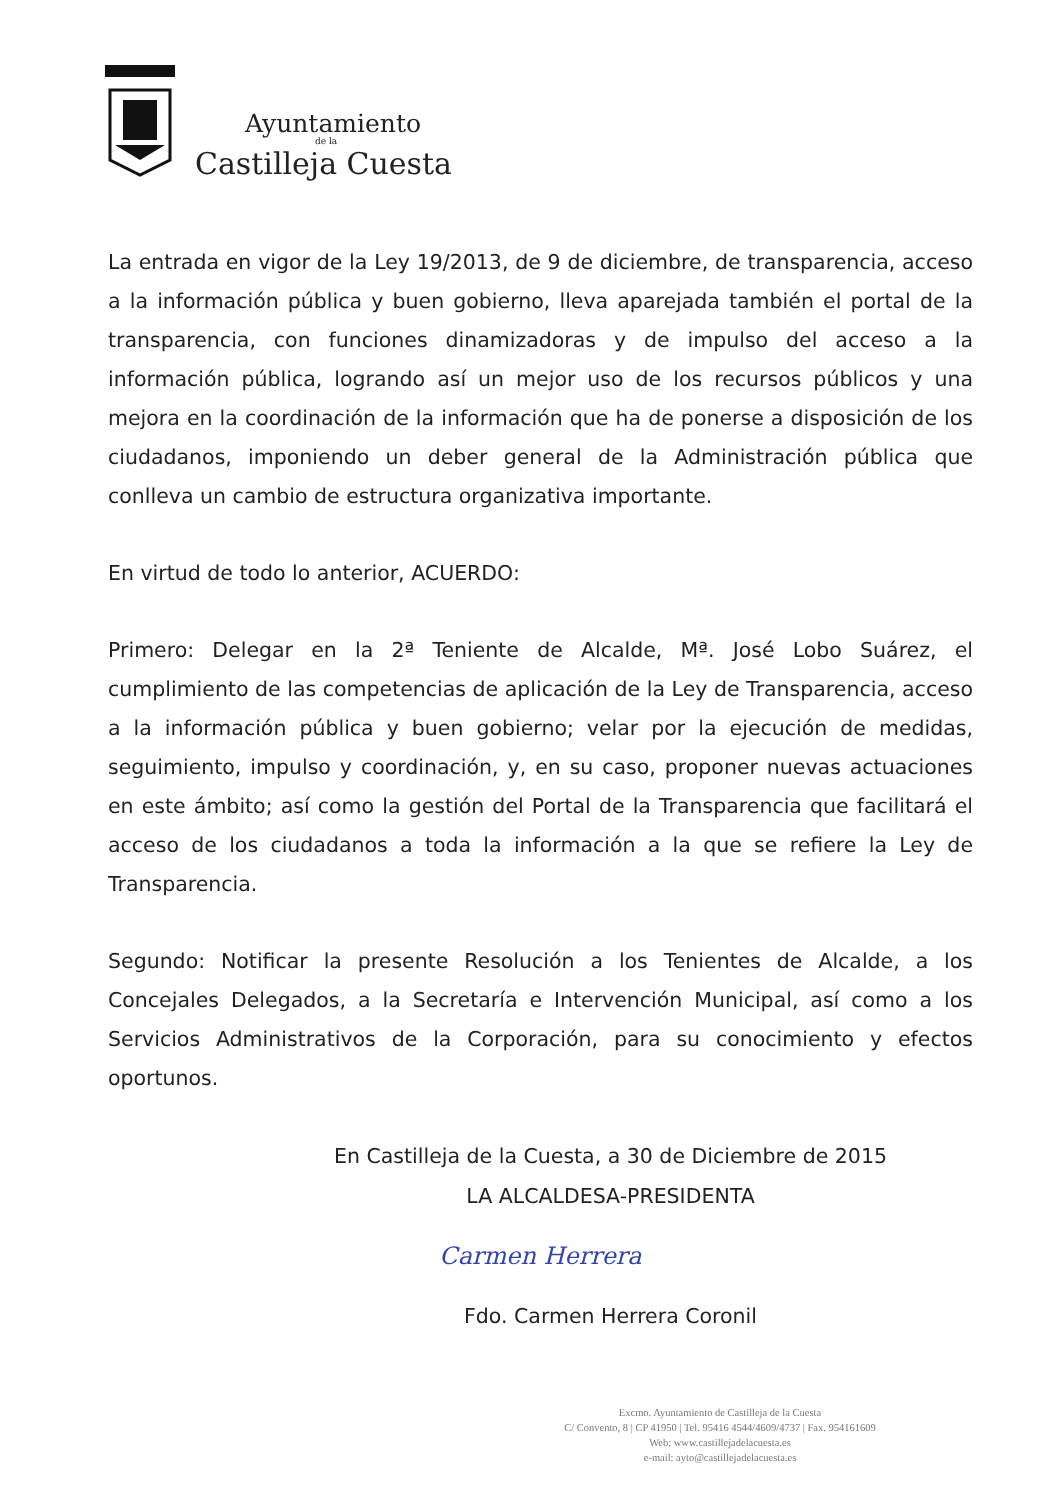Ayuntamiento
de la
Castilleja Cuesta
La entrada en vigor de la Ley 19/2013, de 9 de diciembre, de transparencia, acceso a la información pública y buen gobierno, lleva aparejada también el portal de la transparencia, con funciones dinamizadoras y de impulso del acceso a la información pública, logrando así un mejor uso de los recursos públicos y una mejora en la coordinación de la información que ha de ponerse a disposición de los ciudadanos, imponiendo un deber general de la Administración pública que conlleva un cambio de estructura organizativa importante.
En virtud de todo lo anterior, ACUERDO:
Primero: Delegar en la 2ª Teniente de Alcalde, Mª. José Lobo Suárez, el cumplimiento de las competencias de aplicación de la Ley de Transparencia, acceso a la información pública y buen gobierno; velar por la ejecución de medidas, seguimiento, impulso y coordinación, y, en su caso, proponer nuevas actuaciones en este ámbito; así como la gestión del Portal de la Transparencia que facilitará el acceso de los ciudadanos a toda la información a la que se refiere la Ley de Transparencia.
Segundo: Notificar la presente Resolución a los Tenientes de Alcalde, a los Concejales Delegados, a la Secretaría e Intervención Municipal, así como a los Servicios Administrativos de la Corporación, para su conocimiento y efectos oportunos.
En Castilleja de la Cuesta, a 30 de Diciembre de 2015
LA ALCALDESA-PRESIDENTA
Carmen Herrera
Fdo. Carmen Herrera Coronil
Excmo. Ayuntamiento de Castilleja de la Cuesta
C/ Convento, 8 | CP 41950 | Tel. 95416 4544/4609/4737 | Fax. 954161609
Web: www.castillejadelacuesta.es
e-mail: ayto@castillejadelacuesta.es